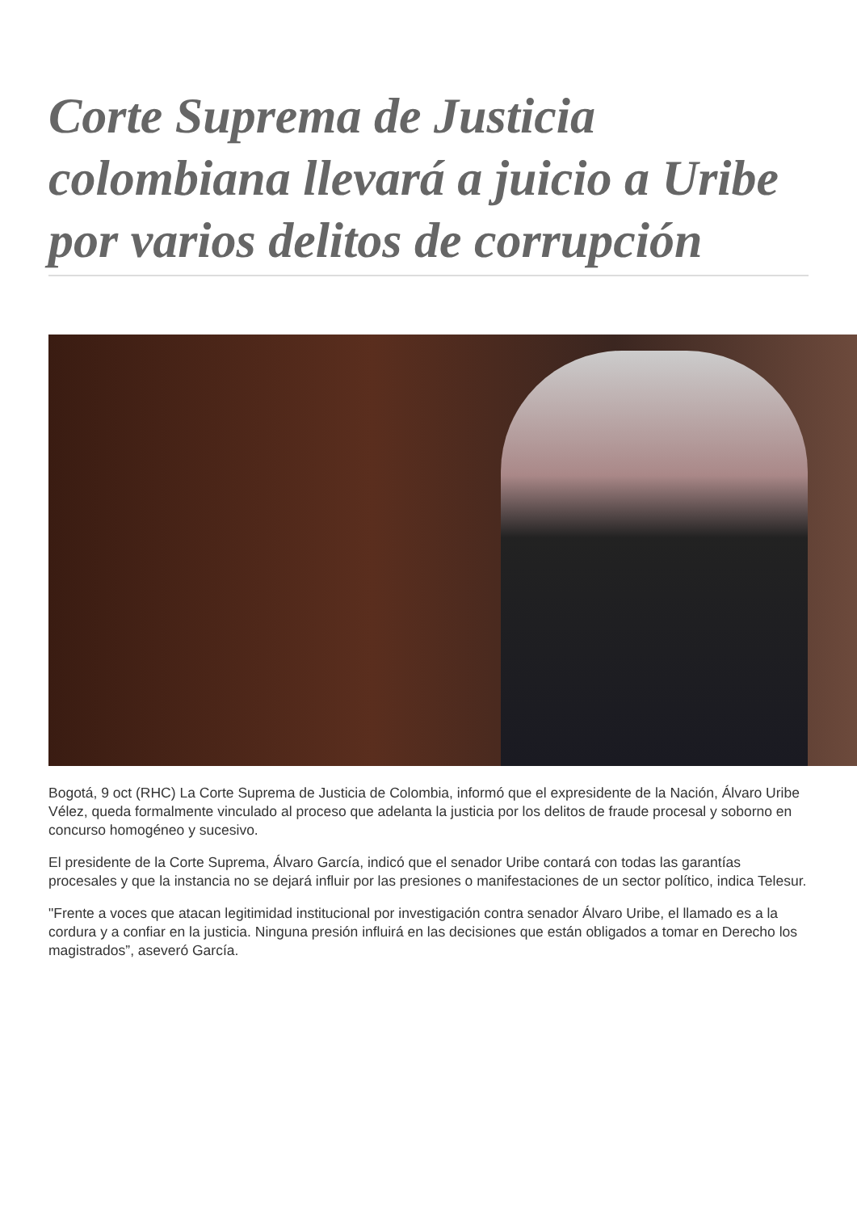Corte Suprema de Justicia colombiana llevará a juicio a Uribe por varios delitos de corrupción
Bogotá, 9 oct (RHC) La Corte Suprema de Justicia de Colombia, informó que el expresidente de la Nación, Álvaro Uribe Vélez, queda formalmente vinculado al proceso que adelanta la justicia por los delitos de fraude procesal y soborno en concurso homogéneo y sucesivo.
El presidente de la Corte Suprema, Álvaro García, indicó que el senador Uribe contará con todas las garantías procesales y que la instancia no se dejará influir por las presiones o manifestaciones de un sector político, indica Telesur.
"Frente a voces que atacan legitimidad institucional por investigación contra senador Álvaro Uribe, el llamado es a la cordura y a confiar en la justicia. Ninguna presión influirá en las decisiones que están obligados a tomar en Derecho los magistrados”, aseveró García.